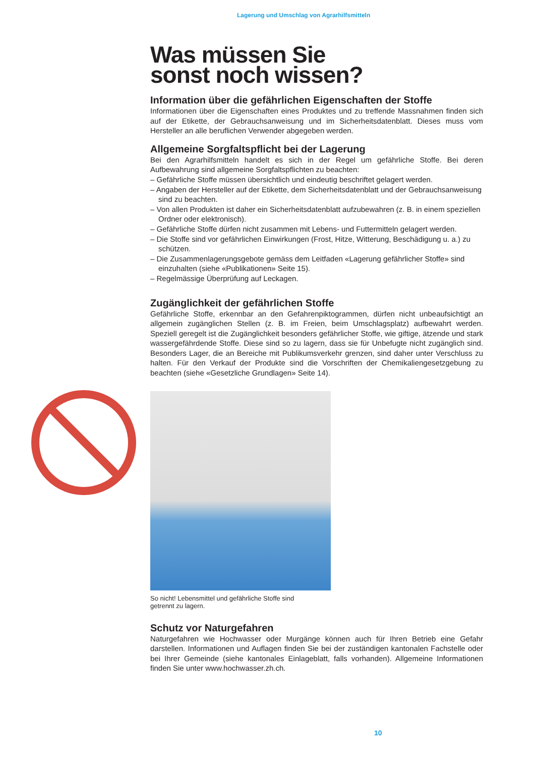Lagerung und Umschlag von Agrarhilfsmitteln
Was müssen Sie
sonst noch wissen?
Information über die gefährlichen Eigenschaften der Stoffe
Informationen über die Eigenschaften eines Produktes und zu treffende Massnahmen finden sich auf der Etikette, der Gebrauchsanweisung und im Sicherheitsdatenblatt. Dieses muss vom Hersteller an alle beruflichen Verwender abgegeben werden.
Allgemeine Sorgfaltspflicht bei der Lagerung
Bei den Agrarhilfsmitteln handelt es sich in der Regel um gefährliche Stoffe. Bei deren Aufbewahrung sind allgemeine Sorgfaltspflichten zu beachten:
– Gefährliche Stoffe müssen übersichtlich und eindeutig beschriftet gelagert werden.
– Angaben der Hersteller auf der Etikette, dem Sicherheitsdatenblatt und der Gebrauchsanweisung sind zu beachten.
– Von allen Produkten ist daher ein Sicherheitsdatenblatt aufzubewahren (z. B. in einem speziellen Ordner oder elektronisch).
– Gefährliche Stoffe dürfen nicht zusammen mit Lebens- und Futtermitteln gelagert werden.
– Die Stoffe sind vor gefährlichen Einwirkungen (Frost, Hitze, Witterung, Beschädigung u. a.) zu schützen.
– Die Zusammenlagerungsgebote gemäss dem Leitfaden «Lagerung gefährlicher Stoffe» sind einzuhalten (siehe «Publikationen» Seite 15).
– Regelmässige Überprüfung auf Leckagen.
Zugänglichkeit der gefährlichen Stoffe
Gefährliche Stoffe, erkennbar an den Gefahrenpiktogrammen, dürfen nicht unbeaufsichtigt an allgemein zugänglichen Stellen (z. B. im Freien, beim Umschlagsplatz) aufbewahrt werden. Speziell geregelt ist die Zugänglichkeit besonders gefährlicher Stoffe, wie giftige, ätzende und stark wassergefährdende Stoffe. Diese sind so zu lagern, dass sie für Unbefugte nicht zugänglich sind. Besonders Lager, die an Bereiche mit Publikumsverkehr grenzen, sind daher unter Verschluss zu halten. Für den Verkauf der Produkte sind die Vorschriften der Chemikaliengesetzgebung zu beachten (siehe «Gesetzliche Grundlagen» Seite 14).
So nicht! Lebensmittel und gefährliche Stoffe sind
getrennt zu lagern.
Schutz vor Naturgefahren
Naturgefahren wie Hochwasser oder Murgänge können auch für Ihren Betrieb eine Gefahr darstellen. Informationen und Auflagen finden Sie bei der zuständigen kantonalen Fachstelle oder bei Ihrer Gemeinde (siehe kantonales Einlageblatt, falls vorhanden). Allgemeine Informationen finden Sie unter www.hochwasser.zh.ch.
10